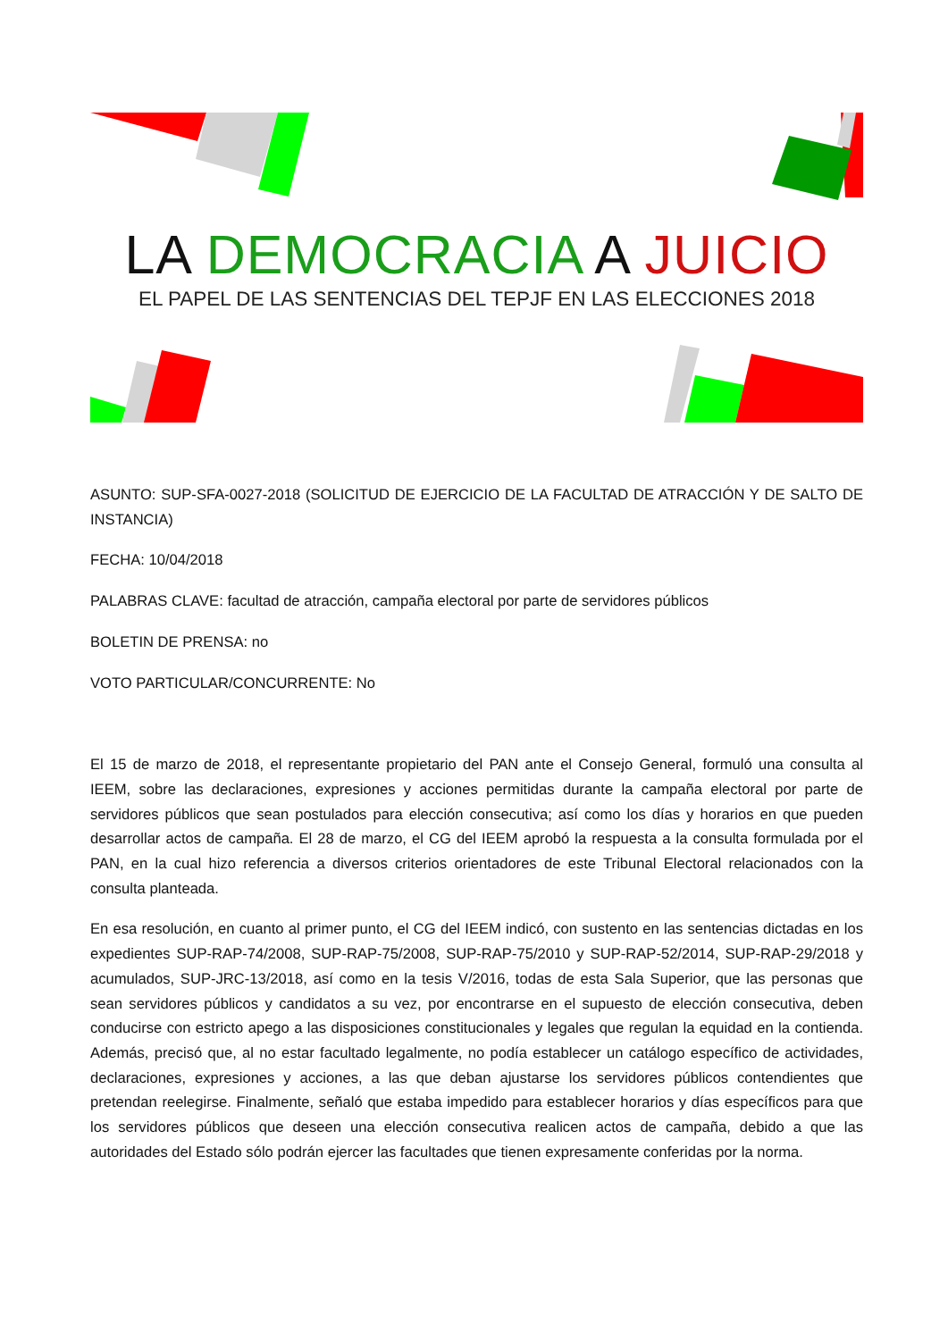LA DEMOCRACIA A JUICIO
EL PAPEL DE LAS SENTENCIAS DEL TEPJF EN LAS ELECCIONES 2018
ASUNTO: SUP-SFA-0027-2018 (SOLICITUD DE EJERCICIO DE LA FACULTAD DE ATRACCIÓN Y DE SALTO DE INSTANCIA)
FECHA: 10/04/2018
PALABRAS CLAVE: facultad de atracción, campaña electoral por parte de servidores públicos
BOLETIN DE PRENSA: no
VOTO PARTICULAR/CONCURRENTE: No
El 15 de marzo de 2018, el representante propietario del PAN ante el Consejo General, formuló una consulta al IEEM, sobre las declaraciones, expresiones y acciones permitidas durante la campaña electoral por parte de servidores públicos que sean postulados para elección consecutiva; así como los días y horarios en que pueden desarrollar actos de campaña. El 28 de marzo, el CG del IEEM aprobó la respuesta a la consulta formulada por el PAN, en la cual hizo referencia a diversos criterios orientadores de este Tribunal Electoral relacionados con la consulta planteada.
En esa resolución, en cuanto al primer punto, el CG del IEEM indicó, con sustento en las sentencias dictadas en los expedientes SUP-RAP-74/2008, SUP-RAP-75/2008, SUP-RAP-75/2010 y SUP-RAP-52/2014, SUP-RAP-29/2018 y acumulados, SUP-JRC-13/2018, así como en la tesis V/2016, todas de esta Sala Superior, que las personas que sean servidores públicos y candidatos a su vez, por encontrarse en el supuesto de elección consecutiva, deben conducirse con estricto apego a las disposiciones constitucionales y legales que regulan la equidad en la contienda. Además, precisó que, al no estar facultado legalmente, no podía establecer un catálogo específico de actividades, declaraciones, expresiones y acciones, a las que deban ajustarse los servidores públicos contendientes que pretendan reelegirse. Finalmente, señaló que estaba impedido para establecer horarios y días específicos para que los servidores públicos que deseen una elección consecutiva realicen actos de campaña, debido a que las autoridades del Estado sólo podrán ejercer las facultades que tienen expresamente conferidas por la norma.